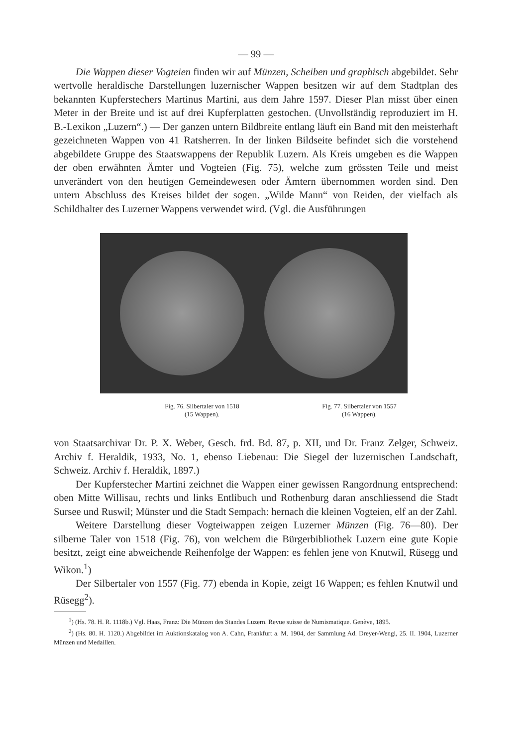— 99 —
Die Wappen dieser Vogteien finden wir auf Münzen, Scheiben und graphisch abgebildet. Sehr wertvolle heraldische Darstellungen luzernischer Wappen besitzen wir auf dem Stadtplan des bekannten Kupferstechers Martinus Martini, aus dem Jahre 1597. Dieser Plan misst über einen Meter in der Breite und ist auf drei Kupferplatten gestochen. (Unvollständig reproduziert im H. B.-Lexikon „Luzern“.) — Der ganzen untern Bildbreite entlang läuft ein Band mit den meisterhaft gezeichneten Wappen von 41 Ratsherren. In der linken Bildseite befindet sich die vorstehend abgebildete Gruppe des Staatswappens der Republik Luzern. Als Kreis umgeben es die Wappen der oben erwähnten Ämter und Vogteien (Fig. 75), welche zum grössten Teile und meist unverändert von den heutigen Gemeindewesen oder Ämtern übernommen worden sind. Den untern Abschluss des Kreises bildet der sogen. „Wilde Mann“ von Reiden, der vielfach als Schildhalter des Luzerner Wappens verwendet wird. (Vgl. die Ausführungen
Fig. 76. Silbertaler von 1518
(15 Wappen).
Fig. 77. Silbertaler von 1557
(16 Wappen).
von Staatsarchivar Dr. P. X. Weber, Gesch. frd. Bd. 87, p. XII, und Dr. Franz Zelger, Schweiz. Archiv f. Heraldik, 1933, No. 1, ebenso Liebenau: Die Siegel der luzernischen Landschaft, Schweiz. Archiv f. Heraldik, 1897.)
Der Kupferstecher Martini zeichnet die Wappen einer gewissen Rangordnung entsprechend: oben Mitte Willisau, rechts und links Entlibuch und Rothenburg daran anschliessend die Stadt Sursee und Ruswil; Münster und die Stadt Sempach: hernach die kleinen Vogteien, elf an der Zahl.
Weitere Darstellung dieser Vogteiwappen zeigen Luzerner Münzen (Fig. 76—80). Der silberne Taler von 1518 (Fig. 76), von welchem die Bürgerbibliothek Luzern eine gute Kopie besitzt, zeigt eine abweichende Reihenfolge der Wappen: es fehlen jene von Knutwil, Rüsegg und Wikon.<sup>1</sup>)
Der Silbertaler von 1557 (Fig. 77) ebenda in Kopie, zeigt 16 Wappen; es fehlen Knutwil und Rüsegg<sup>2</sup>).
<sup>1</sup>) (Hs. 78. H. R. 1118b.) Vgl. Haas, Franz: Die Münzen des Standes Luzern. Revue suisse de Numismatique. Genève, 1895.
<sup>2</sup>) (Hs. 80. H. 1120.) Abgebildet im Auktionskatalog von A. Cahn, Frankfurt a. M. 1904, der Sammlung Ad. Dreyer-Wengi, 25. II. 1904, Luzerner Münzen und Medaillen.